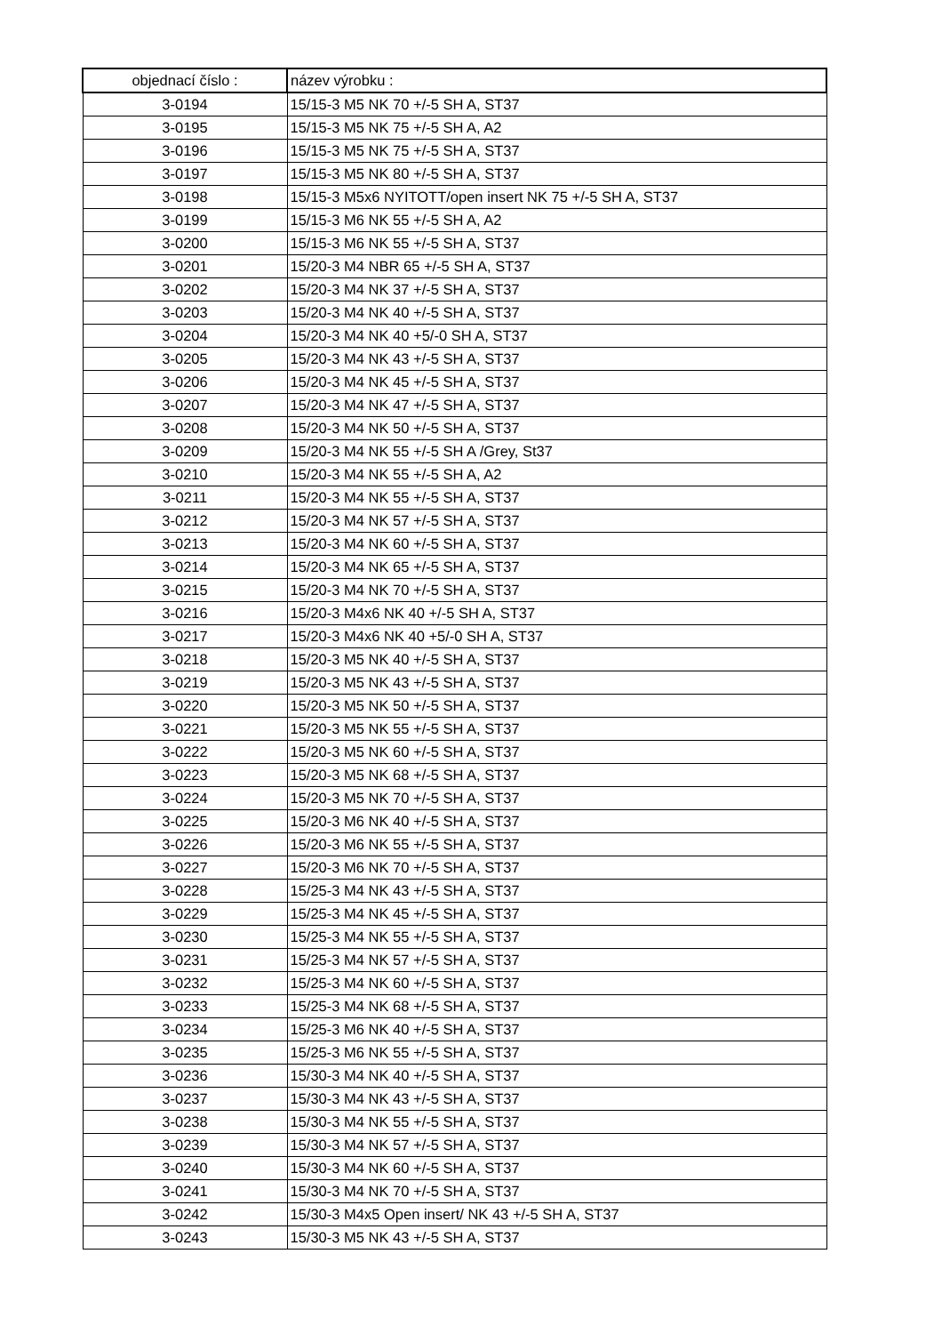| objednací číslo : | název výrobku : |
| --- | --- |
| 3-0194 | 15/15-3 M5 NK 70 +/-5 SH A, ST37 |
| 3-0195 | 15/15-3 M5 NK 75 +/-5 SH A, A2 |
| 3-0196 | 15/15-3 M5 NK 75 +/-5 SH A, ST37 |
| 3-0197 | 15/15-3 M5 NK 80 +/-5 SH A, ST37 |
| 3-0198 | 15/15-3 M5x6 NYITOTT/open insert NK 75 +/-5 SH A, ST37 |
| 3-0199 | 15/15-3 M6 NK 55 +/-5 SH A, A2 |
| 3-0200 | 15/15-3 M6 NK 55 +/-5 SH A, ST37 |
| 3-0201 | 15/20-3 M4 NBR 65 +/-5 SH A, ST37 |
| 3-0202 | 15/20-3 M4 NK 37 +/-5 SH A, ST37 |
| 3-0203 | 15/20-3 M4 NK 40 +/-5 SH A, ST37 |
| 3-0204 | 15/20-3 M4 NK 40 +5/-0 SH A, ST37 |
| 3-0205 | 15/20-3 M4 NK 43 +/-5 SH A, ST37 |
| 3-0206 | 15/20-3 M4 NK 45 +/-5 SH A, ST37 |
| 3-0207 | 15/20-3 M4 NK 47 +/-5 SH A, ST37 |
| 3-0208 | 15/20-3 M4 NK 50 +/-5 SH A, ST37 |
| 3-0209 | 15/20-3 M4 NK 55 +/-5 SH A /Grey, St37 |
| 3-0210 | 15/20-3 M4 NK 55 +/-5 SH A, A2 |
| 3-0211 | 15/20-3 M4 NK 55 +/-5 SH A, ST37 |
| 3-0212 | 15/20-3 M4 NK 57 +/-5 SH A, ST37 |
| 3-0213 | 15/20-3 M4 NK 60 +/-5 SH A, ST37 |
| 3-0214 | 15/20-3 M4 NK 65 +/-5 SH A, ST37 |
| 3-0215 | 15/20-3 M4 NK 70 +/-5 SH A, ST37 |
| 3-0216 | 15/20-3 M4x6 NK 40 +/-5 SH A, ST37 |
| 3-0217 | 15/20-3 M4x6 NK 40 +5/-0 SH A, ST37 |
| 3-0218 | 15/20-3 M5 NK 40 +/-5 SH A, ST37 |
| 3-0219 | 15/20-3 M5 NK 43 +/-5 SH A, ST37 |
| 3-0220 | 15/20-3 M5 NK 50 +/-5 SH A, ST37 |
| 3-0221 | 15/20-3 M5 NK 55 +/-5 SH A, ST37 |
| 3-0222 | 15/20-3 M5 NK 60 +/-5 SH A, ST37 |
| 3-0223 | 15/20-3 M5 NK 68 +/-5 SH A, ST37 |
| 3-0224 | 15/20-3 M5 NK 70 +/-5 SH A, ST37 |
| 3-0225 | 15/20-3 M6 NK 40 +/-5 SH A, ST37 |
| 3-0226 | 15/20-3 M6 NK 55 +/-5 SH A, ST37 |
| 3-0227 | 15/20-3 M6 NK 70 +/-5 SH A, ST37 |
| 3-0228 | 15/25-3 M4 NK 43 +/-5 SH A, ST37 |
| 3-0229 | 15/25-3 M4 NK 45 +/-5 SH A, ST37 |
| 3-0230 | 15/25-3 M4 NK 55 +/-5 SH A, ST37 |
| 3-0231 | 15/25-3 M4 NK 57 +/-5 SH A, ST37 |
| 3-0232 | 15/25-3 M4 NK 60 +/-5 SH A, ST37 |
| 3-0233 | 15/25-3 M4 NK 68 +/-5 SH A, ST37 |
| 3-0234 | 15/25-3 M6 NK 40 +/-5 SH A, ST37 |
| 3-0235 | 15/25-3 M6 NK 55 +/-5 SH A, ST37 |
| 3-0236 | 15/30-3 M4 NK 40 +/-5 SH A, ST37 |
| 3-0237 | 15/30-3 M4 NK 43 +/-5 SH A, ST37 |
| 3-0238 | 15/30-3 M4 NK 55 +/-5 SH A, ST37 |
| 3-0239 | 15/30-3 M4 NK 57 +/-5 SH A, ST37 |
| 3-0240 | 15/30-3 M4 NK 60 +/-5 SH A, ST37 |
| 3-0241 | 15/30-3 M4 NK 70 +/-5 SH A, ST37 |
| 3-0242 | 15/30-3 M4x5 Open insert/ NK 43 +/-5 SH A, ST37 |
| 3-0243 | 15/30-3 M5 NK 43 +/-5 SH A, ST37 |